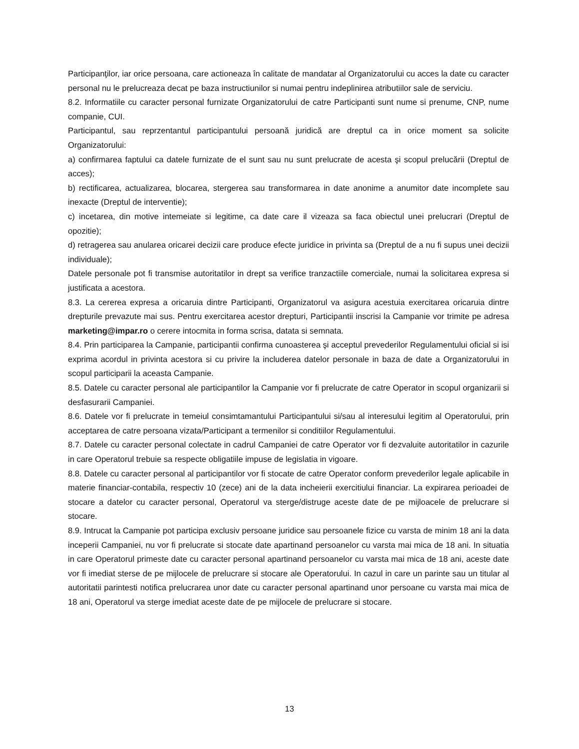Participanţilor, iar orice persoana, care actioneaza în calitate de mandatar al Organizatorului cu acces la date cu caracter personal nu le prelucreaza decat pe baza instructiunilor si numai pentru indeplinirea atributiilor sale de serviciu.
8.2. Informatiile cu caracter personal furnizate Organizatorului de catre Participanti sunt nume si prenume, CNP, nume companie, CUI.
Participantul, sau reprzentantul participantului persoană juridică are dreptul ca in orice moment sa solicite Organizatorului:
a) confirmarea faptului ca datele furnizate de el sunt sau nu sunt prelucrate de acesta şi scopul prelucării (Dreptul de acces);
b) rectificarea, actualizarea, blocarea, stergerea sau transformarea in date anonime a anumitor date incomplete sau inexacte (Dreptul de interventie);
c) incetarea, din motive intemeiate si legitime, ca date care il vizeaza sa faca obiectul unei prelucrari (Dreptul de opozitie);
d) retragerea sau anularea oricarei decizii care produce efecte juridice in privinta sa (Dreptul de a nu fi supus unei decizii individuale);
Datele personale pot fi transmise autoritatilor in drept sa verifice tranzactiile comerciale, numai la solicitarea expresa si justificata a acestora.
8.3. La cererea expresa a oricaruia dintre Participanti, Organizatorul va asigura acestuia exercitarea oricaruia dintre drepturile prevazute mai sus. Pentru exercitarea acestor drepturi, Participantii inscrisi la Campanie vor trimite pe adresa marketing@impar.ro o cerere intocmita in forma scrisa, datata si semnata.
8.4. Prin participarea la Campanie, participantii confirma cunoasterea şi acceptul prevederilor Regulamentului oficial si isi exprima acordul in privinta acestora si cu privire la includerea datelor personale in baza de date a Organizatorului in scopul participarii la aceasta Campanie.
8.5. Datele cu caracter personal ale participantilor la Campanie vor fi prelucrate de catre Operator in scopul organizarii si desfasurarii Campaniei.
8.6. Datele vor fi prelucrate in temeiul consimtamantului Participantului si/sau al interesului legitim al Operatorului, prin acceptarea de catre persoana vizata/Participant a termenilor si conditiilor Regulamentului.
8.7. Datele cu caracter personal colectate in cadrul Campaniei de catre Operator vor fi dezvaluite autoritatilor in cazurile in care Operatorul trebuie sa respecte obligatiile impuse de legislatia in vigoare.
8.8. Datele cu caracter personal al participantilor vor fi stocate de catre Operator conform prevederilor legale aplicabile in materie financiar-contabila, respectiv 10 (zece) ani de la data incheierii exercitiului financiar. La expirarea perioadei de stocare a datelor cu caracter personal, Operatorul va sterge/distruge aceste date de pe mijloacele de prelucrare si stocare.
8.9. Intrucat la Campanie pot participa exclusiv persoane juridice sau persoanele fizice cu varsta de minim 18 ani la data inceperii Campaniei, nu vor fi prelucrate si stocate date apartinand persoanelor cu varsta mai mica de 18 ani. In situatia in care Operatorul primeste date cu caracter personal apartinand persoanelor cu varsta mai mica de 18 ani, aceste date vor fi imediat sterse de pe mijlocele de prelucrare si stocare ale Operatorului. In cazul in care un parinte sau un titular al autoritatii parintesti notifica prelucrarea unor date cu caracter personal apartinand unor persoane cu varsta mai mica de 18 ani, Operatorul va sterge imediat aceste date de pe mijlocele de prelucrare si stocare.
13